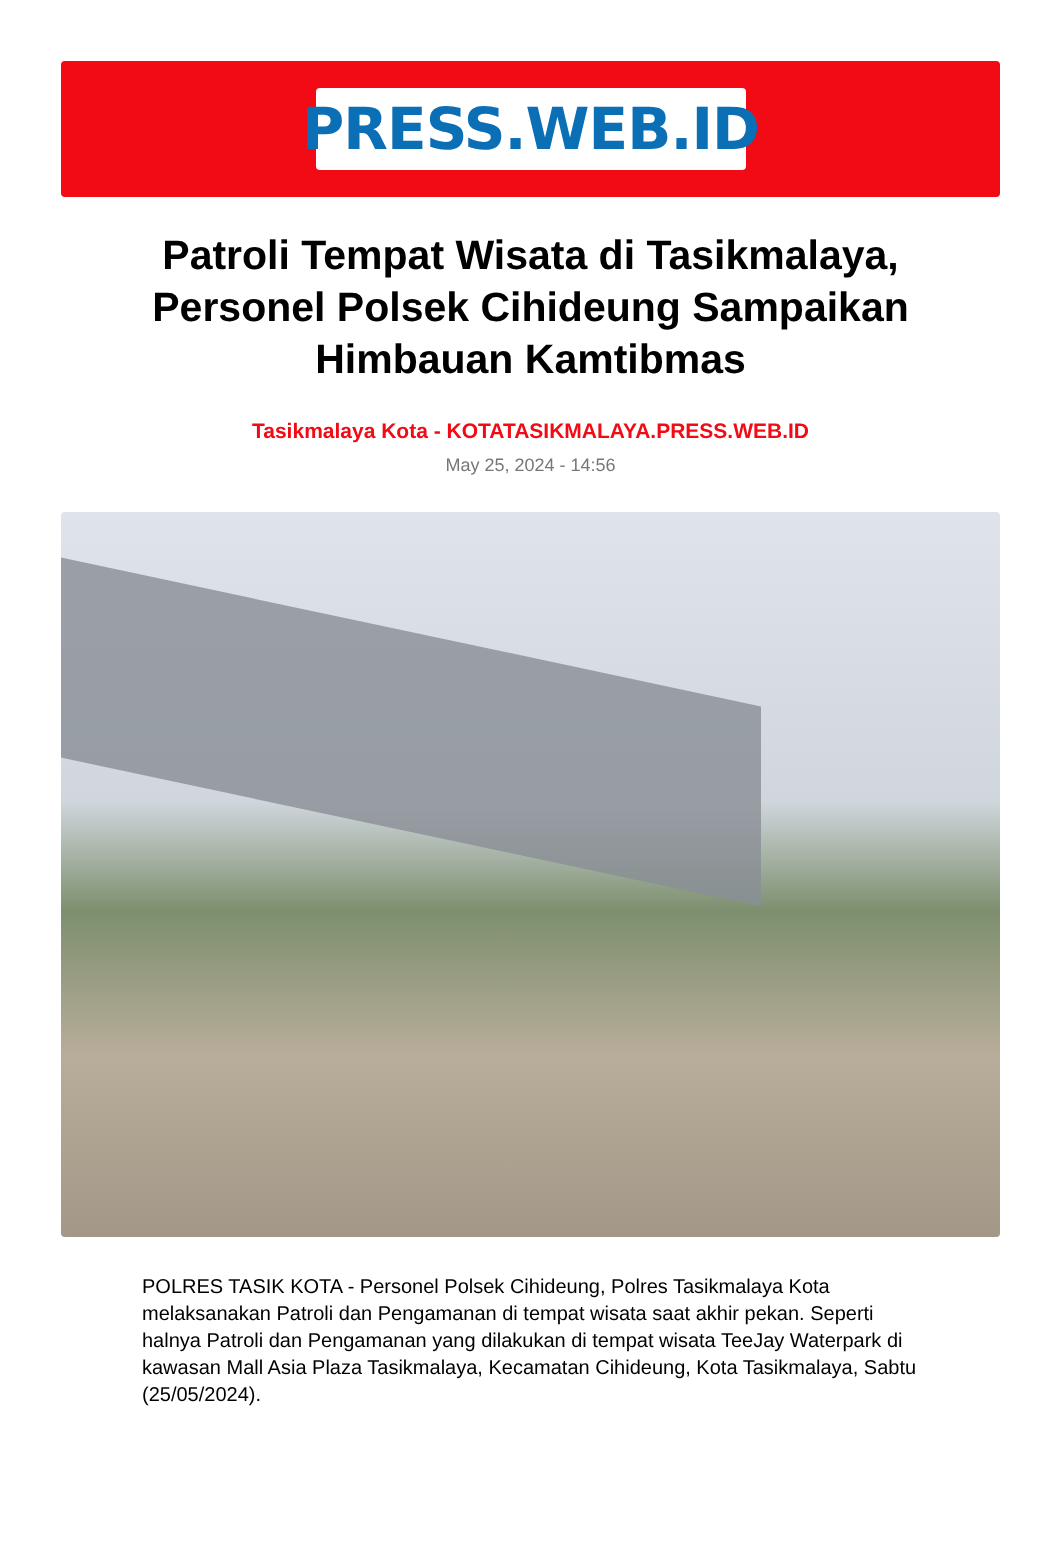PRESS.WEB.ID
Patroli Tempat Wisata di Tasikmalaya, Personel Polsek Cihideung Sampaikan Himbauan Kamtibmas
Tasikmalaya Kota - KOTATASIKMALAYA.PRESS.WEB.ID
May 25, 2024 - 14:56
POLRES TASIK KOTA - Personel Polsek Cihideung, Polres Tasikmalaya Kota melaksanakan Patroli dan Pengamanan di tempat wisata saat akhir pekan. Seperti halnya Patroli dan Pengamanan yang dilakukan di tempat wisata TeeJay Waterpark di kawasan Mall Asia Plaza Tasikmalaya, Kecamatan Cihideung, Kota Tasikmalaya, Sabtu (25/05/2024).